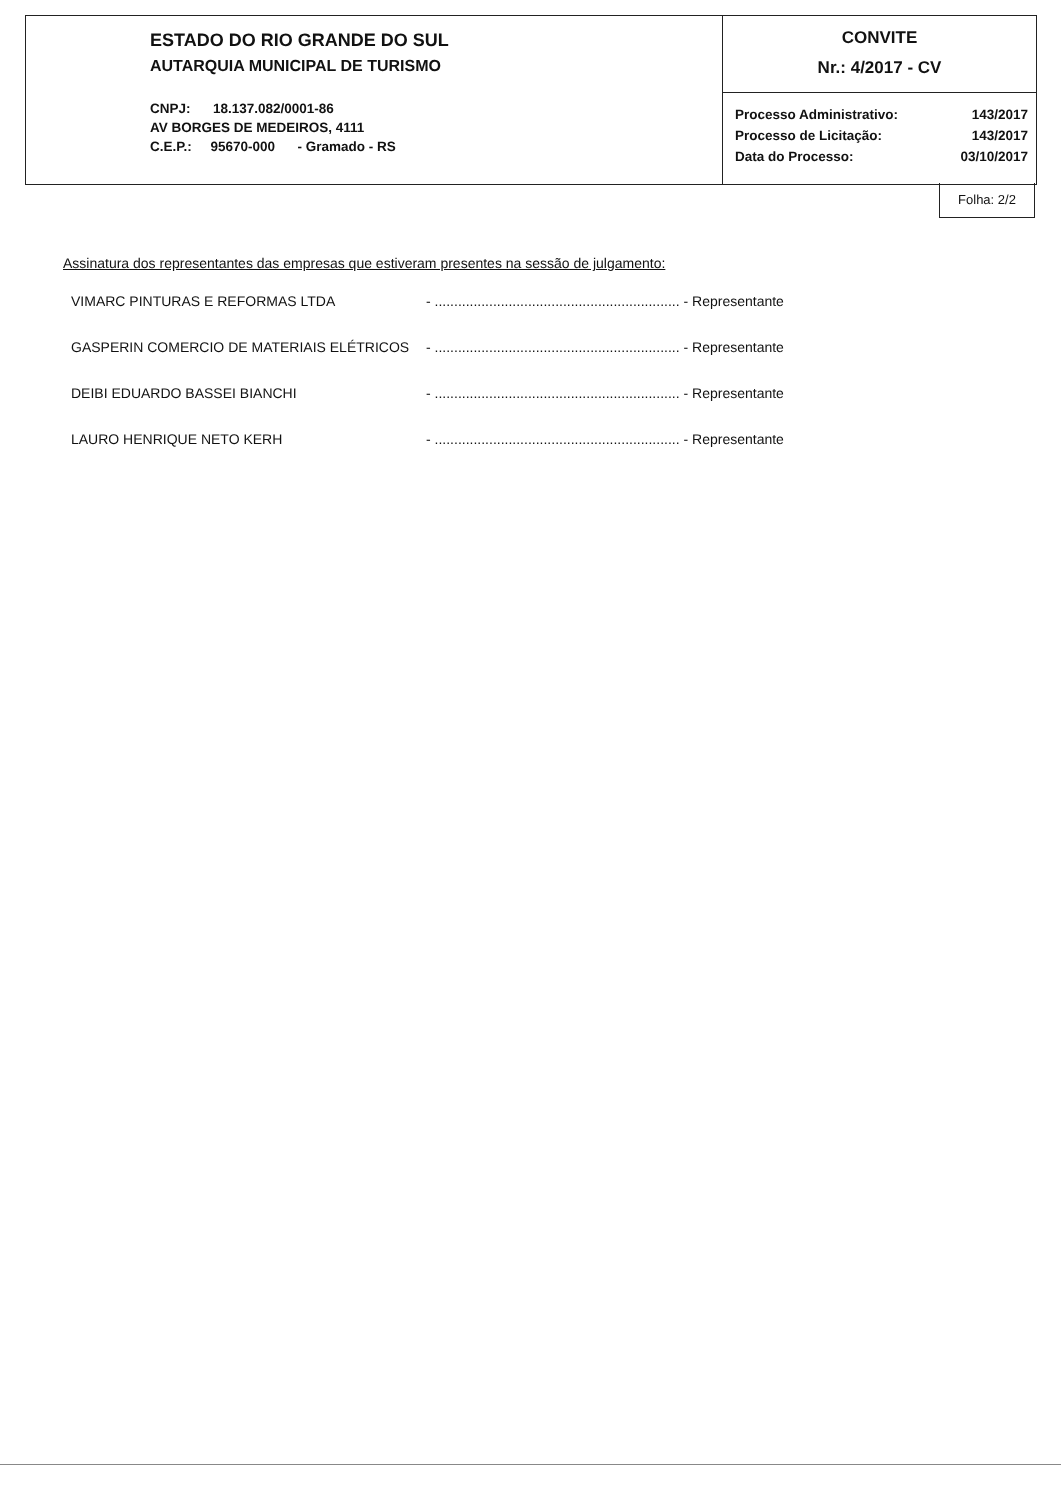ESTADO DO RIO GRANDE DO SUL
AUTARQUIA MUNICIPAL DE TURISMO
CNPJ: 18.137.082/0001-86
AV BORGES DE MEDEIROS, 4111
C.E.P.: 95670-000 - Gramado - RS
CONVITE
Nr.: 4/2017 - CV
| Processo Administrativo: | 143/2017 |
| Processo de Licitação: | 143/2017 |
| Data do Processo: | 03/10/2017 |
Folha: 2/2
Assinatura dos representantes das empresas que estiveram presentes na sessão de julgamento:
VIMARC PINTURAS E REFORMAS LTDA - ............................................................... - Representante
GASPERIN COMERCIO DE MATERIAIS ELÉTRICOS - ............................................................... - Representante
DEIBI EDUARDO BASSEI BIANCHI - ............................................................... - Representante
LAURO HENRIQUE NETO KERH - ............................................................... - Representante